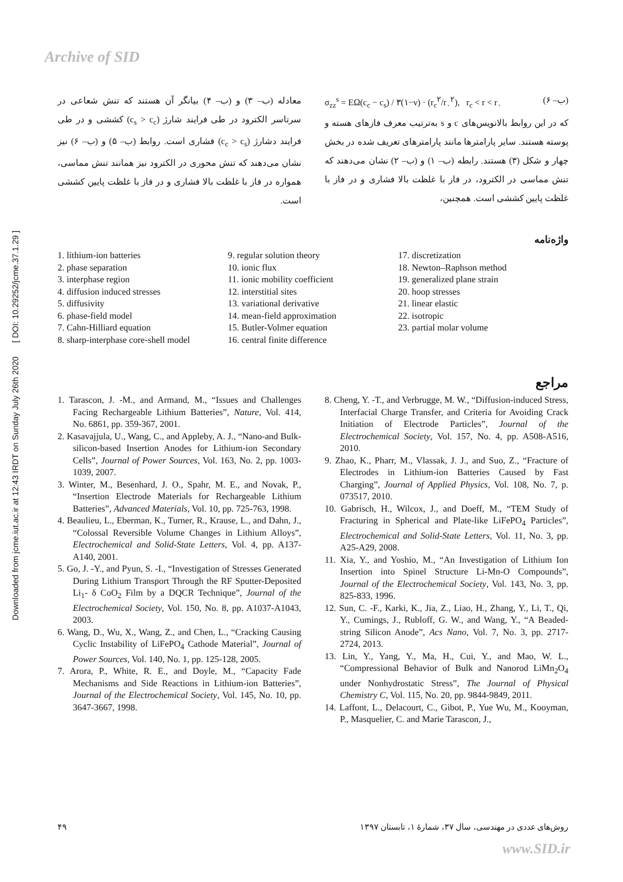Archive of SID
Downloaded from jcme.iut.ac.ir at 12:43 IRDT on Sunday July 26th 2020 [ DOI: 10.29252/jcme.37.1.29 ]
σ<sub>zz</sub><sup>s</sup> = EΩ(c<sub>c</sub> − c<sub>s</sub>) / ۳(۱−ν) · (r<sub>c</sub><sup>۲</sup>/r<sub>۰</sub><sup>۲</sup>), r<sub>c</sub> < r < r<sub>۰</sub> (ب– ۶)
که در این روابط بالانویس‌های c و s به‌ترتیب معرف فازهای هسته و پوسته هستند. سایر پارامترها مانند پارامترهای تعریف شده در بخش چهار و شکل (۳) هستند. رابطه (ب– ۱) و (ب– ۲) نشان می‌دهند که تنش مماسی در الکترود، در فاز با غلظت بالا فشاری و در فاز با غلظت پایین کششی است. همچنین،
معادله (ب– ۳) و (ب– ۴) بیانگر آن هستند که تنش شعاعی در سرتاسر الکترود در طی فرایند شارژ (c<sub>s</sub> > c<sub>c</sub>) کششی و در طی فرایند دشارژ (c<sub>c</sub> > c<sub>s</sub>) فشاری است. روابط (ب– ۵) و (ب– ۶) نیز نشان می‌دهند که تنش محوری در الکترود نیز همانند تنش مماسی، همواره در فاز با غلظت بالا فشاری و در فاز با غلظت پایین کششی است.
واژه‌نامه
1. lithium-ion batteries
2. phase separation
3. interphase region
4. diffusion induced stresses
5. diffusivity
6. phase-field model
7. Cahn-Hilliard equation
8. sharp-interphase core-shell model
9. regular solution theory
10. ionic flux
11. ionic mobility coefficient
12. interstitial sites
13. variational derivative
14. mean-field approximation
15. Butler-Volmer equation
16. central finite difference
17. discretization
18. Newton–Raphson method
19. generalized plane strain
20. hoop stresses
21. linear elastic
22. isotropic
23. partial molar volume
مراجع
1. Tarascon, J. -M., and Armand, M., “Issues and Challenges Facing Rechargeable Lithium Batteries”, Nature, Vol. 414, No. 6861, pp. 359-367, 2001.
2. Kasavajjula, U., Wang, C., and Appleby, A. J., “Nano-and Bulk-silicon-based Insertion Anodes for Lithium-ion Secondary Cells”, Journal of Power Sources, Vol. 163, No. 2, pp. 1003-1039, 2007.
3. Winter, M., Besenhard, J. O., Spahr, M. E., and Novak, P., “Insertion Electrode Materials for Rechargeable Lithium Batteries”, Advanced Materials, Vol. 10, pp. 725-763, 1998.
4. Beaulieu, L., Eberman, K., Turner, R., Krause, L., and Dahn, J., “Colossal Reversible Volume Changes in Lithium Alloys”, Electrochemical and Solid-State Letters, Vol. 4, pp. A137-A140, 2001.
5. Go, J. -Y., and Pyun, S. -I., “Investigation of Stresses Generated During Lithium Transport Through the RF Sputter-Deposited Li<sub>1</sub>- δ CoO<sub>2</sub> Film by a DQCR Technique”, Journal of the Electrochemical Society, Vol. 150, No. 8, pp. A1037-A1043, 2003.
6. Wang, D., Wu, X., Wang, Z., and Chen, L., “Cracking Causing Cyclic Instability of LiFePO<sub>4</sub> Cathode Material”, Journal of Power Sources, Vol. 140, No. 1, pp. 125-128, 2005.
7. Arora, P., White, R. E., and Doyle, M., “Capacity Fade Mechanisms and Side Reactions in Lithium-ion Batteries”, Journal of the Electrochemical Society, Vol. 145, No. 10, pp. 3647-3667, 1998.
8. Cheng, Y. -T., and Verbrugge, M. W., “Diffusion-induced Stress, Interfacial Charge Transfer, and Criteria for Avoiding Crack Initiation of Electrode Particles”, Journal of the Electrochemical Society, Vol. 157, No. 4, pp. A508-A516, 2010.
9. Zhao, K., Pharr, M., Vlassak, J. J., and Suo, Z., “Fracture of Electrodes in Lithium-ion Batteries Caused by Fast Charging”, Journal of Applied Physics, Vol. 108, No. 7, p. 073517, 2010.
10. Gabrisch, H., Wilcox, J., and Doeff, M., “TEM Study of Fracturing in Spherical and Plate-like LiFePO<sub>4</sub> Particles”, Electrochemical and Solid-State Letters, Vol. 11, No. 3, pp. A25-A29, 2008.
11. Xia, Y., and Yoshio, M., “An Investigation of Lithium Ion Insertion into Spinel Structure Li-Mn-O Compounds”, Journal of the Electrochemical Society, Vol. 143, No. 3, pp. 825-833, 1996.
12. Sun, C. -F., Karki, K., Jia, Z., Liao, H., Zhang, Y., Li, T., Qi, Y., Cumings, J., Rubloff, G. W., and Wang, Y., “A Beaded-string Silicon Anode”, Acs Nano, Vol. 7, No. 3, pp. 2717-2724, 2013.
13. Lin, Y., Yang, Y., Ma, H., Cui, Y., and Mao, W. L., “Compressional Behavior of Bulk and Nanorod LiMn<sub>2</sub>O<sub>4</sub> under Nonhydrostatic Stress”, The Journal of Physical Chemistry C, Vol. 115, No. 20, pp. 9844-9849, 2011.
14. Laffont, L., Delacourt, C., Gibot, P., Yue Wu, M., Kooyman, P., Masquelier, C. and Marie Tarascon, J.,
۴۹ روش‌های عددی در مهندسی، سال ۳۷، شمارهٔ ۱، تابستان ۱۳۹۷
www.SID.ir